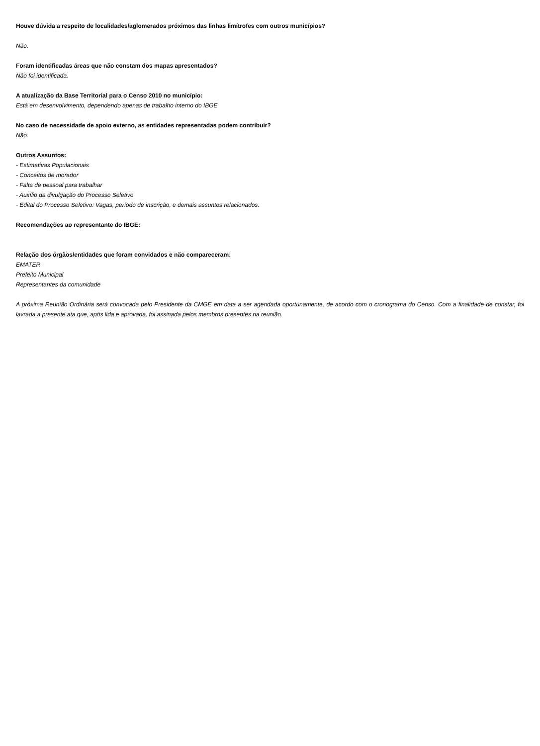Houve dúvida a respeito de localidades/aglomerados próximos das linhas limítrofes com outros municípios?
Não.
Foram identificadas áreas que não constam dos mapas apresentados?
Não foi identificada.
A atualização da Base Territorial para o Censo 2010 no município:
Está em desenvolvimento, dependendo apenas de trabalho interno do IBGE
No caso de necessidade de apoio externo, as entidades representadas podem contribuir?
Não.
Outros Assuntos:
- Estimativas Populacionais
- Conceitos de morador
- Falta de pessoal para trabalhar
- Auxílio da divulgação do Processo Seletivo
- Edital do Processo Seletivo: Vagas, período de inscrição, e demais assuntos relacionados.
Recomendações ao representante do IBGE:
Relação dos órgãos/entidades que foram convidados e não compareceram:
EMATER
Prefeito Municipal
Representantes da comunidade
A próxima Reunião Ordinária será convocada pelo Presidente da CMGE em data a ser agendada oportunamente, de acordo com o cronograma do Censo. Com a finalidade de constar, foi lavrada a presente ata que, após lida e aprovada, foi assinada pelos membros presentes na reunião.